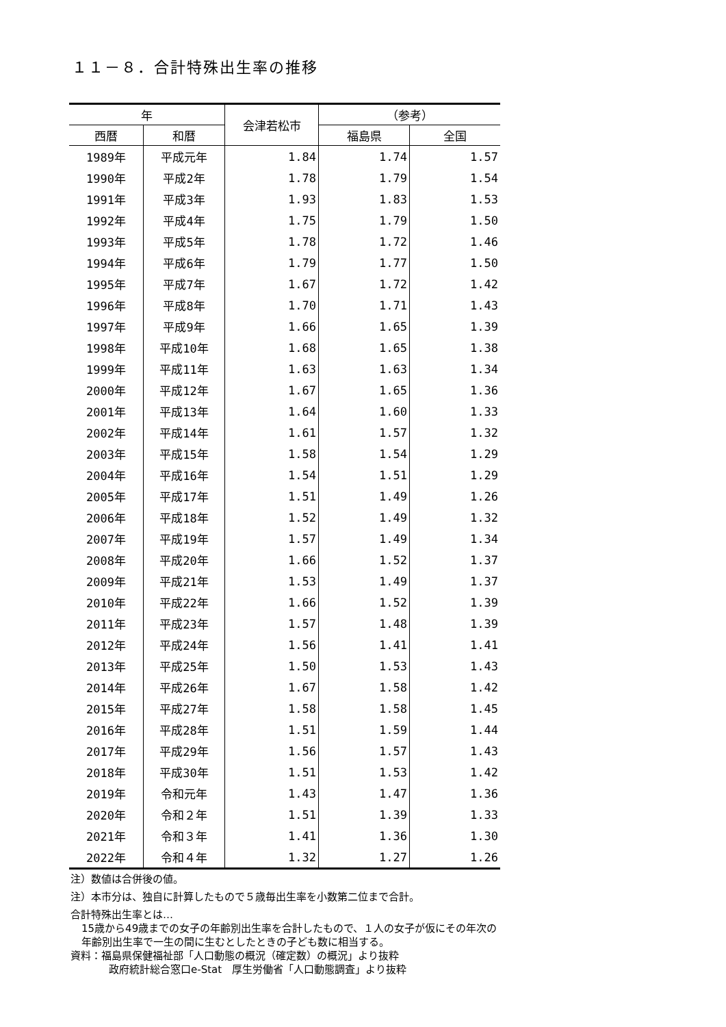１１－８．合計特殊出生率の推移
| 年 | | 会津若松市 | （参考） | |
| --- | --- | --- | --- | --- |
| 西暦 | 和暦 | | 福島県 | 全国 |
| 1989年 | 平成元年 | 1.84 | 1.74 | 1.57 |
| 1990年 | 平成2年 | 1.78 | 1.79 | 1.54 |
| 1991年 | 平成3年 | 1.93 | 1.83 | 1.53 |
| 1992年 | 平成4年 | 1.75 | 1.79 | 1.50 |
| 1993年 | 平成5年 | 1.78 | 1.72 | 1.46 |
| 1994年 | 平成6年 | 1.79 | 1.77 | 1.50 |
| 1995年 | 平成7年 | 1.67 | 1.72 | 1.42 |
| 1996年 | 平成8年 | 1.70 | 1.71 | 1.43 |
| 1997年 | 平成9年 | 1.66 | 1.65 | 1.39 |
| 1998年 | 平成10年 | 1.68 | 1.65 | 1.38 |
| 1999年 | 平成11年 | 1.63 | 1.63 | 1.34 |
| 2000年 | 平成12年 | 1.67 | 1.65 | 1.36 |
| 2001年 | 平成13年 | 1.64 | 1.60 | 1.33 |
| 2002年 | 平成14年 | 1.61 | 1.57 | 1.32 |
| 2003年 | 平成15年 | 1.58 | 1.54 | 1.29 |
| 2004年 | 平成16年 | 1.54 | 1.51 | 1.29 |
| 2005年 | 平成17年 | 1.51 | 1.49 | 1.26 |
| 2006年 | 平成18年 | 1.52 | 1.49 | 1.32 |
| 2007年 | 平成19年 | 1.57 | 1.49 | 1.34 |
| 2008年 | 平成20年 | 1.66 | 1.52 | 1.37 |
| 2009年 | 平成21年 | 1.53 | 1.49 | 1.37 |
| 2010年 | 平成22年 | 1.66 | 1.52 | 1.39 |
| 2011年 | 平成23年 | 1.57 | 1.48 | 1.39 |
| 2012年 | 平成24年 | 1.56 | 1.41 | 1.41 |
| 2013年 | 平成25年 | 1.50 | 1.53 | 1.43 |
| 2014年 | 平成26年 | 1.67 | 1.58 | 1.42 |
| 2015年 | 平成27年 | 1.58 | 1.58 | 1.45 |
| 2016年 | 平成28年 | 1.51 | 1.59 | 1.44 |
| 2017年 | 平成29年 | 1.56 | 1.57 | 1.43 |
| 2018年 | 平成30年 | 1.51 | 1.53 | 1.42 |
| 2019年 | 令和元年 | 1.43 | 1.47 | 1.36 |
| 2020年 | 令和２年 | 1.51 | 1.39 | 1.33 |
| 2021年 | 令和３年 | 1.41 | 1.36 | 1.30 |
| 2022年 | 令和４年 | 1.32 | 1.27 | 1.26 |
注）数値は合併後の値。
注）本市分は、独自に計算したもので５歳毎出生率を小数第二位まで合計。
合計特殊出生率とは…
15歳から49歳までの女子の年齢別出生率を合計したもので、１人の女子が仮にその年次の
年齢別出生率で一生の間に生むとしたときの子ども数に相当する。
資料：福島県保健福祉部「人口動態の概況（確定数）の概況」より抜粋
政府統計総合窓口e-Stat　厚生労働省「人口動態調査」より抜粋